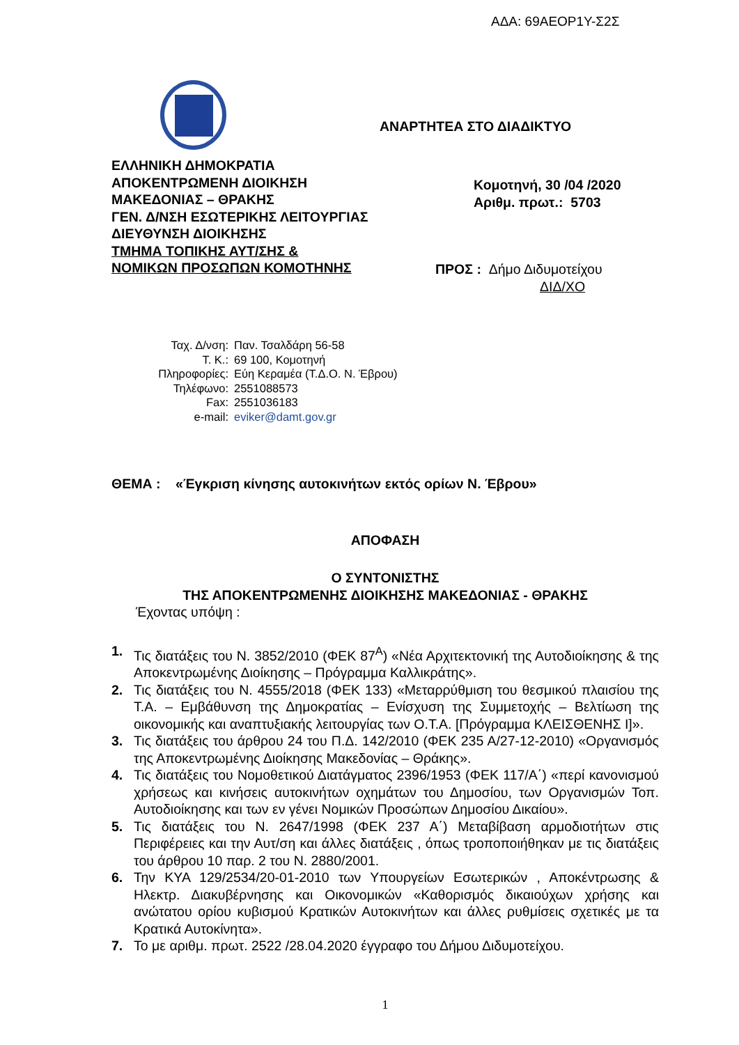ΑΔΑ: 69ΑΕΟΡ1Υ-Σ2Σ
ΕΛΛΗΝΙΚΗ ΔΗΜΟΚΡΑΤΙΑ
ΑΠΟΚΕΝΤΡΩΜΕΝΗ ΔΙΟΙΚΗΣΗ
ΜΑΚΕΔΟΝΙΑΣ – ΘΡΑΚΗΣ
ΓΕΝ. Δ/ΝΣΗ ΕΣΩΤΕΡΙΚΗΣ ΛΕΙΤΟΥΡΓΙΑΣ
ΔΙΕΥΘΥΝΣΗ ΔΙΟΙΚΗΣΗΣ
ΤΜΗΜΑ ΤΟΠΙΚΗΣ ΑΥΤ/ΣΗΣ &
ΝΟΜΙΚΩΝ ΠΡΟΣΩΠΩΝ ΚΟΜΟΤΗΝΗΣ
ΑΝΑΡΤΗΤΕΑ ΣΤΟ ΔΙΑΔΙΚΤΥΟ
Κομοτηνή, 30 /04 /2020
Αριθμ. πρωτ.: 5703
ΠΡΟΣ : Δήμο Διδυμοτείχου
ΔΙΔ/ΧΟ
Ταχ. Δ/νση:
Παν. Τσαλδάρη 56-58
Τ. Κ.:
69 100, Κομοτηνή
Πληροφορίες:
Εύη Κεραμέα (Τ.Δ.Ο. Ν. Έβρου)
Τηλέφωνο:
2551088573
Fax:
2551036183
e-mail:
eviker@damt.gov.gr
ΘΕΜΑ : «Έγκριση κίνησης αυτοκινήτων εκτός ορίων Ν. Έβρου»
ΑΠΟΦΑΣΗ
Ο ΣΥΝΤΟΝΙΣΤΗΣ
ΤΗΣ ΑΠΟΚΕΝΤΡΩΜΕΝΗΣ ΔΙΟΙΚΗΣΗΣ ΜΑΚΕΔΟΝΙΑΣ - ΘΡΑΚΗΣ
Έχοντας υπόψη :
1. Τις διατάξεις του N. 3852/2010 (ΦΕΚ 87<sup>Α</sup>) «Νέα Αρχιτεκτονική της Αυτοδιοίκησης & της Αποκεντρωμένης Διοίκησης – Πρόγραμμα Καλλικράτης».
2. Τις διατάξεις του Ν. 4555/2018 (ΦΕΚ 133) «Μεταρρύθμιση του θεσμικού πλαισίου της Τ.Α. – Εμβάθυνση της Δημοκρατίας – Ενίσχυση της Συμμετοχής – Βελτίωση της οικονομικής και αναπτυξιακής λειτουργίας των Ο.Τ.Α. [Πρόγραμμα ΚΛΕΙΣΘΕΝΗΣ Ι]».
3. Τις διατάξεις του άρθρου 24 του Π.Δ. 142/2010 (ΦΕΚ 235 Α/27-12-2010) «Οργανισμός της Αποκεντρωμένης Διοίκησης Μακεδονίας – Θράκης».
4. Τις διατάξεις του Νομοθετικού Διατάγματος 2396/1953 (ΦΕΚ 117/Α΄) «περί κανονισμού χρήσεως και κινήσεις αυτοκινήτων οχημάτων του Δημοσίου, των Οργανισμών Τοπ. Αυτοδιοίκησης και των εν γένει Νομικών Προσώπων Δημοσίου Δικαίου».
5. Τις διατάξεις του Ν. 2647/1998 (ΦΕΚ 237 Α΄) Μεταβίβαση αρμοδιοτήτων στις Περιφέρειες και την Αυτ/ση και άλλες διατάξεις , όπως τροποποιήθηκαν με τις διατάξεις του άρθρου 10 παρ. 2 του Ν. 2880/2001.
6. Την ΚΥΑ 129/2534/20-01-2010 των Υπουργείων Εσωτερικών , Αποκέντρωσης & Ηλεκτρ. Διακυβέρνησης και Οικονομικών «Καθορισμός δικαιούχων χρήσης και ανώτατου ορίου κυβισμού Κρατικών Αυτοκινήτων και άλλες ρυθμίσεις σχετικές με τα Κρατικά Αυτοκίνητα».
7. Το με αριθμ. πρωτ. 2522 /28.04.2020 έγγραφο του Δήμου Διδυμοτείχου.
1